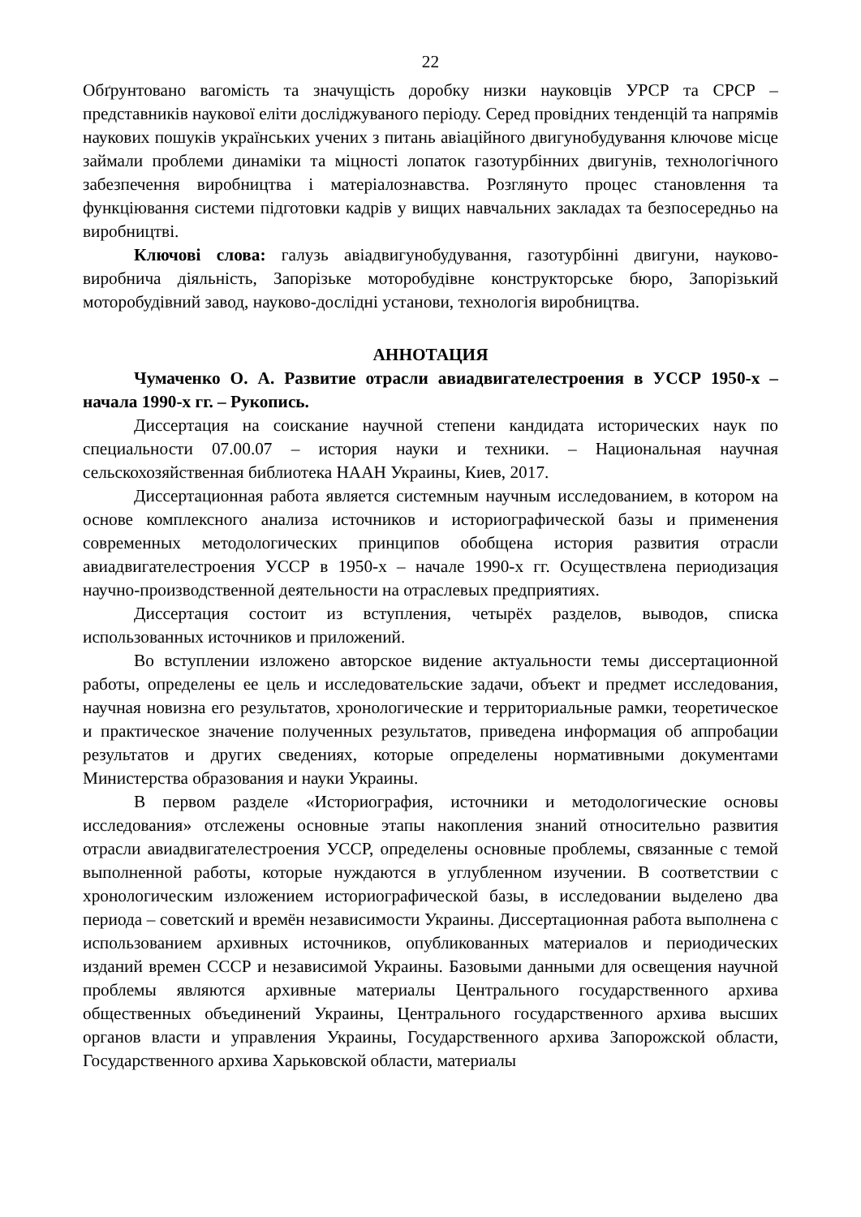22
Обґрунтовано вагомість та значущість доробку низки науковців УРСР та СРСР – представників наукової еліти досліджуваного періоду. Серед провідних тенденцій та напрямів наукових пошуків українських учених з питань авіаційного двигунобудування ключове місце займали проблеми динаміки та міцності лопаток газотурбінних двигунів, технологічного забезпечення виробництва і матеріалознавства. Розглянуто процес становлення та функціювання системи підготовки кадрів у вищих навчальних закладах та безпосередньо на виробництві.
Ключові слова: галузь авіадвигунобудування, газотурбінні двигуни, науково-виробнича діяльність, Запорізьке моторобудівне конструкторське бюро, Запорізький моторобудівний завод, науково-дослідні установи, технологія виробництва.
АННОТАЦИЯ
Чумаченко О. А. Развитие отрасли авиадвигателестроения в УССР 1950-х – начала 1990-х гг. – Рукопись.
Диссертация на соискание научной степени кандидата исторических наук по специальности 07.00.07 – история науки и техники. – Национальная научная сельскохозяйственная библиотека НААН Украины, Киев, 2017.
Диссертационная работа является системным научным исследованием, в котором на основе комплексного анализа источников и историографической базы и применения современных методологических принципов обобщена история развития отрасли авиадвигателестроения УССР в 1950-х – начале 1990-х гг. Осуществлена периодизация научно-производственной деятельности на отраслевых предприятиях.
Диссертация состоит из вступления, четырёх разделов, выводов, списка использованных источников и приложений.
Во вступлении изложено авторское видение актуальности темы диссертационной работы, определены ее цель и исследовательские задачи, объект и предмет исследования, научная новизна его результатов, хронологические и территориальные рамки, теоретическое и практическое значение полученных результатов, приведена информация об аппробации результатов и других сведениях, которые определены нормативными документами Министерства образования и науки Украины.
В первом разделе «Историография, источники и методологические основы исследования» отслежены основные этапы накопления знаний относительно развития отрасли авиадвигателестроения УССР, определены основные проблемы, связанные с темой выполненной работы, которые нуждаются в углубленном изучении. В соответствии с хронологическим изложением историографической базы, в исследовании выделено два периода – советский и времён независимости Украины. Диссертационная работа выполнена с использованием архивных источников, опубликованных материалов и периодических изданий времен СССР и независимой Украины. Базовыми данными для освещения научной проблемы являются архивные материалы Центрального государственного архива общественных объединений Украины, Центрального государственного архива высших органов власти и управления Украины, Государственного архива Запорожской области, Государственного архива Харьковской области, материалы